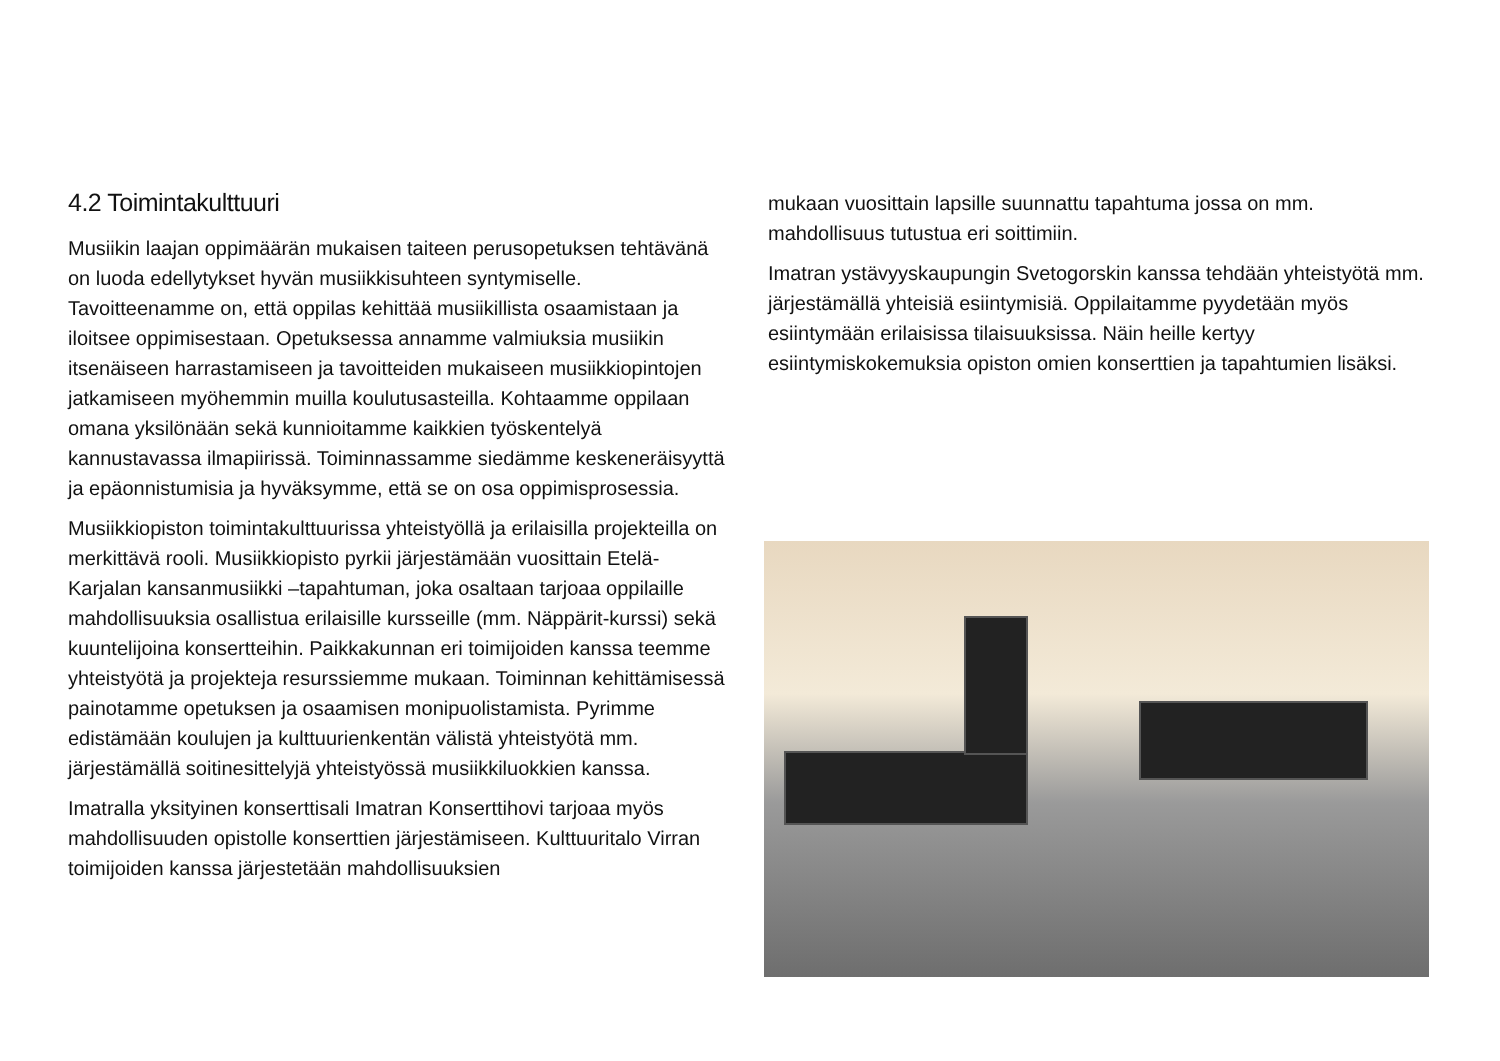4.2 Toimintakulttuuri
Musiikin laajan oppimäärän mukaisen taiteen perusopetuksen tehtävänä on luoda edellytykset hyvän musiikkisuhteen syntymiselle. Tavoitteenamme on, että oppilas kehittää musiikillista osaamistaan ja iloitsee oppimisestaan. Opetuksessa annamme valmiuksia musiikin itsenäiseen harrastamiseen ja tavoitteiden mukaiseen musiikkiopintojen jatkamiseen myöhemmin muilla koulutusasteilla. Kohtaamme oppilaan omana yksilönään sekä kunnioitamme kaikkien työskentelyä kannustavassa ilmapiirissä. Toiminnassamme siedämme keskeneräisyyttä ja epäonnistumisia ja hyväksymme, että se on osa oppimisprosessia.
Musiikkiopiston toimintakulttuurissa yhteistyöllä ja erilaisilla projekteilla on merkittävä rooli. Musiikkiopisto pyrkii järjestämään vuosittain Etelä-Karjalan kansanmusiikki –tapahtuman, joka osaltaan tarjoaa oppilaille mahdollisuuksia osallistua erilaisille kursseille (mm. Näppärit-kurssi) sekä kuuntelijoina konsertteihin. Paikkakunnan eri toimijoiden kanssa teemme yhteistyötä ja projekteja resurssiemme mukaan. Toiminnan kehittämisessä painotamme opetuksen ja osaamisen monipuolistamista. Pyrimme edistämään koulujen ja kulttuurienkentän välistä yhteistyötä mm. järjestämällä soitinesittelyjä yhteistyössä musiikkiluokkien kanssa.
Imatralla yksityinen konserttisali Imatran Konserttihovi tarjoaa myös mahdollisuuden opistolle konserttien järjestämiseen. Kulttuuritalo Virran toimijoiden kanssa järjestetään mahdollisuuksien
mukaan vuosittain lapsille suunnattu tapahtuma jossa on mm. mahdollisuus tutustua eri soittimiin.
Imatran ystävyyskaupungin Svetogorskin kanssa tehdään yhteistyötä mm. järjestämällä yhteisiä esiintymisiä. Oppilaitamme pyydetään myös esiintymään erilaisissa tilaisuuksissa. Näin heille kertyy esiintymiskokemuksia opiston omien konserttien ja tapahtumien lisäksi.